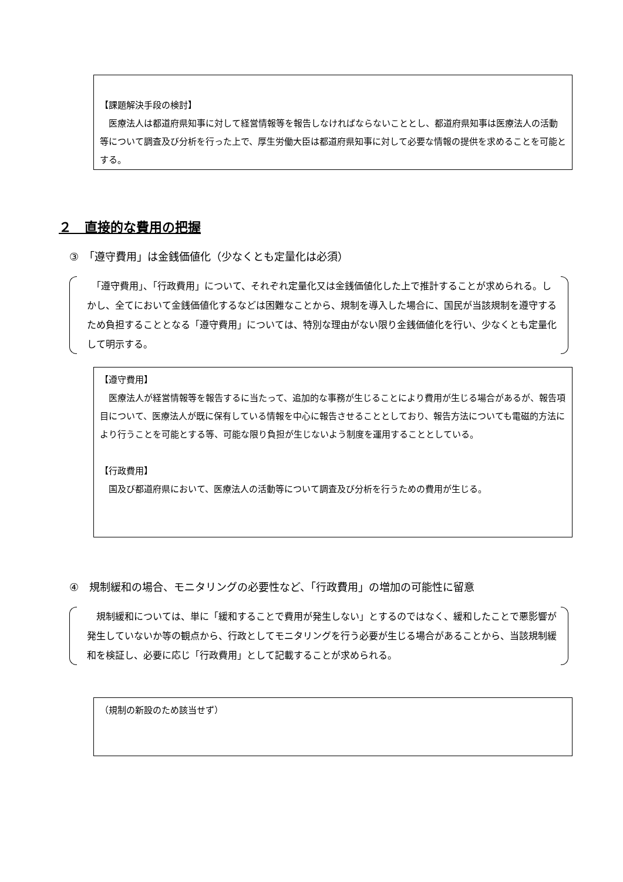【課題解決手段の検討】
　医療法人は都道府県知事に対して経営情報等を報告しなければならないこととし、都道府県知事は医療法人の活動等について調査及び分析を行った上で、厚生労働大臣は都道府県知事に対して必要な情報の提供を求めることを可能とする。
２　直接的な費用の把握
③　「遵守費用」は金銭価値化（少なくとも定量化は必須）
　「遵守費用」、「行政費用」について、それぞれ定量化又は金銭価値化した上で推計することが求められる。しかし、全てにおいて金銭価値化するなどは困難なことから、規制を導入した場合に、国民が当該規制を遵守するため負担することとなる「遵守費用」については、特別な理由がない限り金銭価値化を行い、少なくとも定量化して明示する。
【遵守費用】
　医療法人が経営情報等を報告するに当たって、追加的な事務が生じることにより費用が生じる場合があるが、報告項目について、医療法人が既に保有している情報を中心に報告させることとしており、報告方法についても電磁的方法により行うことを可能とする等、可能な限り負担が生じないよう制度を運用することとしている。
【行政費用】
　国及び都道府県において、医療法人の活動等について調査及び分析を行うための費用が生じる。
④　規制緩和の場合、モニタリングの必要性など、「行政費用」の増加の可能性に留意
　規制緩和については、単に「緩和することで費用が発生しない」とするのではなく、緩和したことで悪影響が発生していないか等の観点から、行政としてモニタリングを行う必要が生じる場合があることから、当該規制緩和を検証し、必要に応じ「行政費用」として記載することが求められる。
（規制の新設のため該当せず）